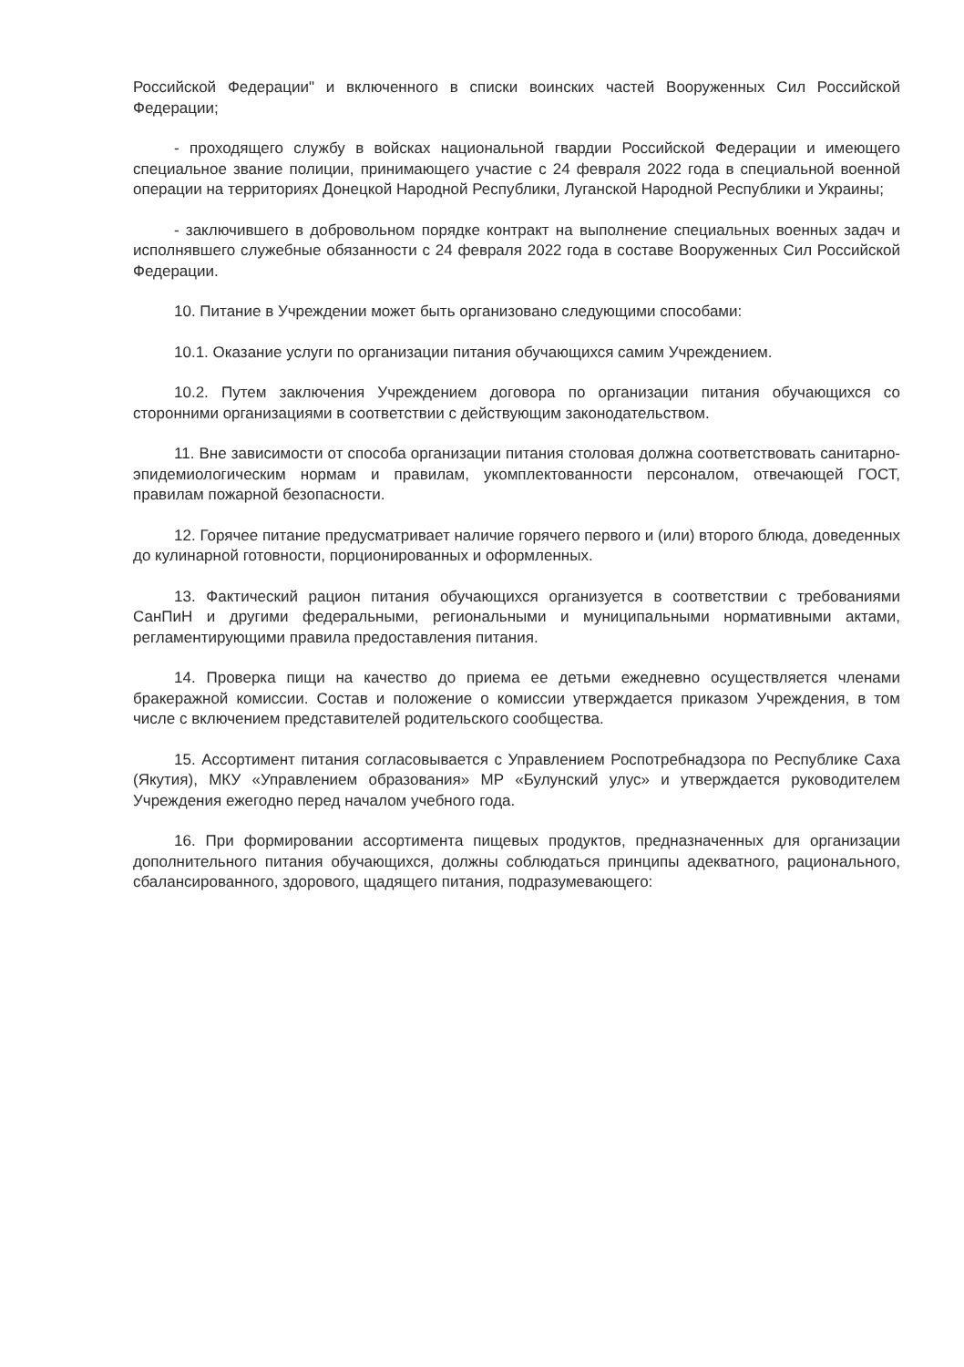Российской Федерации" и включенного в списки воинских частей Вооруженных Сил Российской Федерации;
- проходящего службу в войсках национальной гвардии Российской Федерации и имеющего специальное звание полиции, принимающего участие с 24 февраля 2022 года в специальной военной операции на территориях Донецкой Народной Республики, Луганской Народной Республики и Украины;
- заключившего в добровольном порядке контракт на выполнение специальных военных задач и исполнявшего служебные обязанности с 24 февраля 2022 года в составе Вооруженных Сил Российской Федерации.
10. Питание в Учреждении может быть организовано следующими способами:
10.1. Оказание услуги по организации питания обучающихся самим Учреждением.
10.2. Путем заключения Учреждением договора по организации питания обучающихся со сторонними организациями в соответствии с действующим законодательством.
11. Вне зависимости от способа организации питания столовая должна соответствовать санитарно-эпидемиологическим нормам и правилам, укомплектованности персоналом, отвечающей ГОСТ, правилам пожарной безопасности.
12. Горячее питание предусматривает наличие горячего первого и (или) второго блюда, доведенных до кулинарной готовности, порционированных и оформленных.
13. Фактический рацион питания обучающихся организуется в соответствии с требованиями СанПиН и другими федеральными, региональными и муниципальными нормативными актами, регламентирующими правила предоставления питания.
14. Проверка пищи на качество до приема ее детьми ежедневно осуществляется членами бракеражной комиссии. Состав и положение о комиссии утверждается приказом Учреждения, в том числе с включением представителей родительского сообщества.
15. Ассортимент питания согласовывается с Управлением Роспотребнадзора по Республике Саха (Якутия), МКУ «Управлением образования» МР «Булунский улус» и утверждается руководителем Учреждения ежегодно перед началом учебного года.
16. При формировании ассортимента пищевых продуктов, предназначенных для организации дополнительного питания обучающихся, должны соблюдаться принципы адекватного, рационального, сбалансированного, здорового, щадящего питания, подразумевающего: